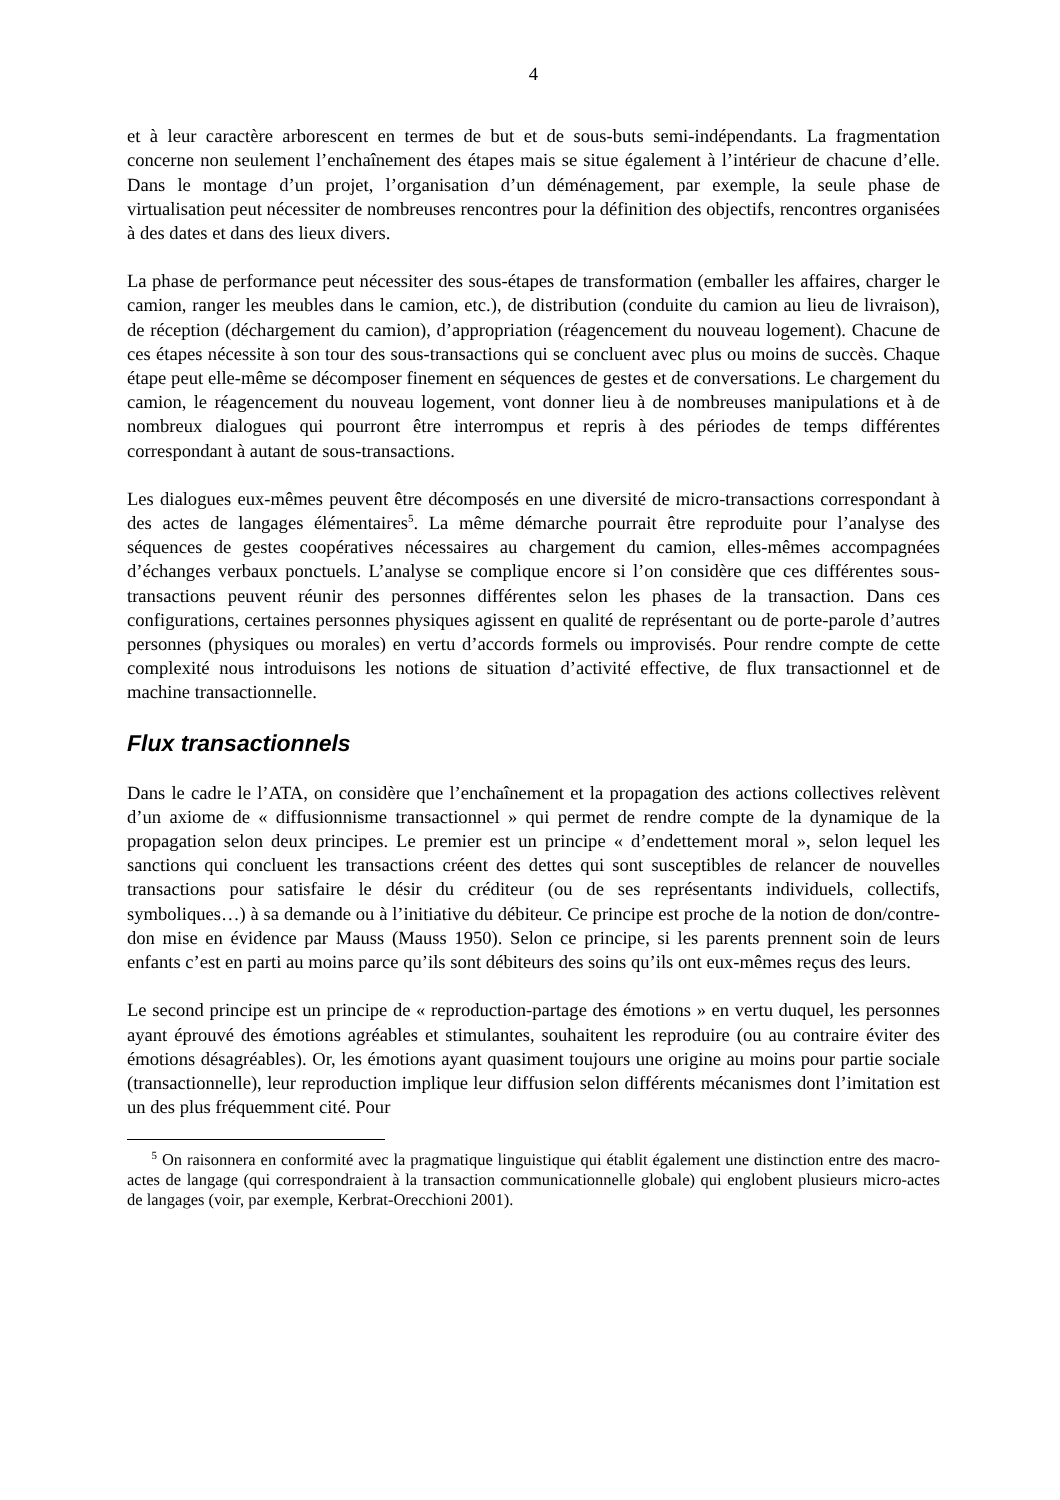4
et à leur caractère arborescent en termes de but et de sous-buts semi-indépendants. La fragmentation concerne non seulement l’enchaînement des étapes mais se situe également à l’intérieur de chacune d’elle. Dans le montage d’un projet, l’organisation d’un déménagement, par exemple, la seule phase de virtualisation peut nécessiter de nombreuses rencontres pour la définition des objectifs, rencontres organisées à des dates et dans des lieux divers.
La phase de performance peut nécessiter des sous-étapes de transformation (emballer les affaires, charger le camion, ranger les meubles dans le camion, etc.), de distribution (conduite du camion au lieu de livraison), de réception (déchargement du camion), d’appropriation (réagencement du nouveau logement). Chacune de ces étapes nécessite à son tour des sous-transactions qui se concluent avec plus ou moins de succès. Chaque étape peut elle-même se décomposer finement en séquences de gestes et de conversations. Le chargement du camion, le réagencement du nouveau logement, vont donner lieu à de nombreuses manipulations et à de nombreux dialogues qui pourront être interrompus et repris à des périodes de temps différentes correspondant à autant de sous-transactions.
Les dialogues eux-mêmes peuvent être décomposés en une diversité de micro-transactions correspondant à des actes de langages élémentaires<sup>5</sup>. La même démarche pourrait être reproduite pour l’analyse des séquences de gestes coopératives nécessaires au chargement du camion, elles-mêmes accompagnées d’échanges verbaux ponctuels. L’analyse se complique encore si l’on considère que ces différentes sous-transactions peuvent réunir des personnes différentes selon les phases de la transaction. Dans ces configurations, certaines personnes physiques agissent en qualité de représentant ou de porte-parole d’autres personnes (physiques ou morales) en vertu d’accords formels ou improvisés. Pour rendre compte de cette complexité nous introduisons les notions de situation d’activité effective, de flux transactionnel et de machine transactionnelle.
Flux transactionnels
Dans le cadre le l’ATA, on considère que l’enchaînement et la propagation des actions collectives relèvent d’un axiome de « diffusionnisme transactionnel » qui permet de rendre compte de la dynamique de la propagation selon deux principes. Le premier est un principe « d’endettement moral », selon lequel les sanctions qui concluent les transactions créent des dettes qui sont susceptibles de relancer de nouvelles transactions pour satisfaire le désir du créditeur (ou de ses représentants individuels, collectifs, symboliques…) à sa demande ou à l’initiative du débiteur. Ce principe est proche de la notion de don/contre-don mise en évidence par Mauss (Mauss 1950). Selon ce principe, si les parents prennent soin de leurs enfants c’est en parti au moins parce qu’ils sont débiteurs des soins qu’ils ont eux-mêmes reçus des leurs.
Le second principe est un principe de « reproduction-partage des émotions » en vertu duquel, les personnes ayant éprouvé des émotions agréables et stimulantes, souhaitent les reproduire (ou au contraire éviter des émotions désagréables). Or, les émotions ayant quasiment toujours une origine au moins pour partie sociale (transactionnelle), leur reproduction implique leur diffusion selon différents mécanismes dont l’imitation est un des plus fréquemment cité. Pour
<sup>5</sup> On raisonnera en conformité avec la pragmatique linguistique qui établit également une distinction entre des macro-actes de langage (qui correspondraient à la transaction communicationnelle globale) qui englobent plusieurs micro-actes de langages (voir, par exemple, Kerbrat-Orecchioni 2001).